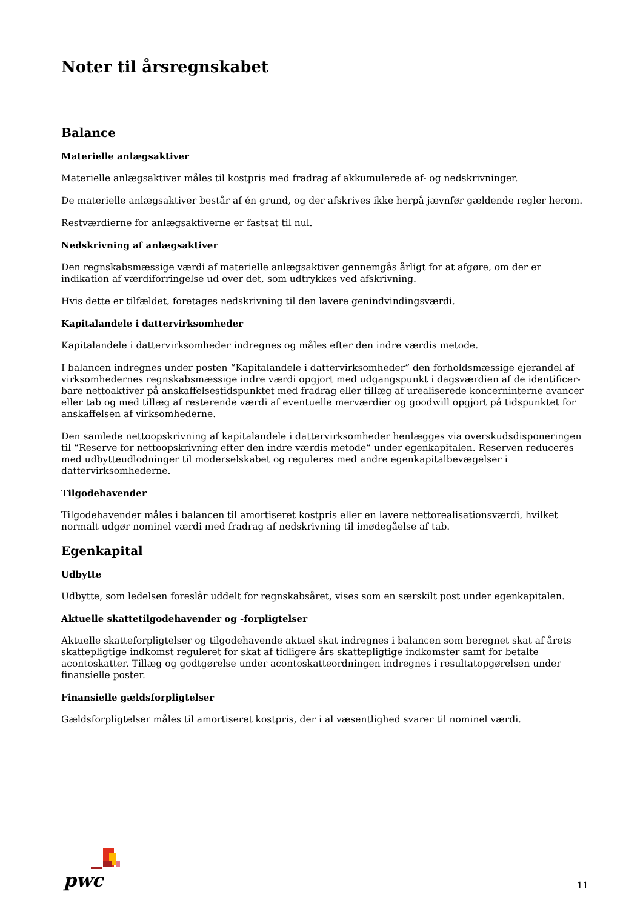Noter til årsregnskabet
Balance
Materielle anlægsaktiver
Materielle anlægsaktiver måles til kostpris med fradrag af akkumulerede af- og nedskrivninger.
De materielle anlægsaktiver består af én grund, og der afskrives ikke herpå jævnfør gældende regler herom.
Restværdierne for anlægsaktiverne er fastsat til nul.
Nedskrivning af anlægsaktiver
Den regnskabsmæssige værdi af materielle anlægsaktiver gennemgås årligt for at afgøre, om der er indikation af værdiforringelse ud over det, som udtrykkes ved afskrivning.
Hvis dette er tilfældet, foretages nedskrivning til den lavere genindvindingsværdi.
Kapitalandele i dattervirksomheder
Kapitalandele i dattervirksomheder indregnes og måles efter den indre værdis metode.
I balancen indregnes under posten “Kapitalandele i dattervirksomheder” den forholdsmæssige ejerandel af virksomhedernes regnskabsmæssige indre værdi opgjort med udgangspunkt i dagsværdien af de identificer-bare nettoaktiver på anskaffelsestidspunktet med fradrag eller tillæg af urealiserede koncerninterne avancer eller tab og med tillæg af resterende værdi af eventuelle merværdier og goodwill opgjort på tidspunktet for anskaffelsen af virksomhederne.
Den samlede nettoopskrivning af kapitalandele i dattervirksomheder henlægges via overskudsdisponeringen til “Reserve for nettoopskrivning efter den indre værdis metode“ under egenkapitalen. Reserven reduceres med udbytteudlodninger til moderselskabet og reguleres med andre egenkapitalbevægelser i dattervirksomhederne.
Tilgodehavender
Tilgodehavender måles i balancen til amortiseret kostpris eller en lavere nettorealisationsværdi, hvilket normalt udgør nominel værdi med fradrag af nedskrivning til imødegåelse af tab.
Egenkapital
Udbytte
Udbytte, som ledelsen foreslår uddelt for regnskabsåret, vises som en særskilt post under egenkapitalen.
Aktuelle skattetilgodehavender og -forpligtelser
Aktuelle skatteforpligtelser og tilgodehavende aktuel skat indregnes i balancen som beregnet skat af årets skattepligtige indkomst reguleret for skat af tidligere års skattepligtige indkomster samt for betalte acontoskatter. Tillæg og godtgørelse under acontoskatteordningen indregnes i resultatopgørelsen under finansielle poster.
Finansielle gældsforpligtelser
Gældsforpligtelser måles til amortiseret kostpris, der i al væsentlighed svarer til nominel værdi.
pwc
11